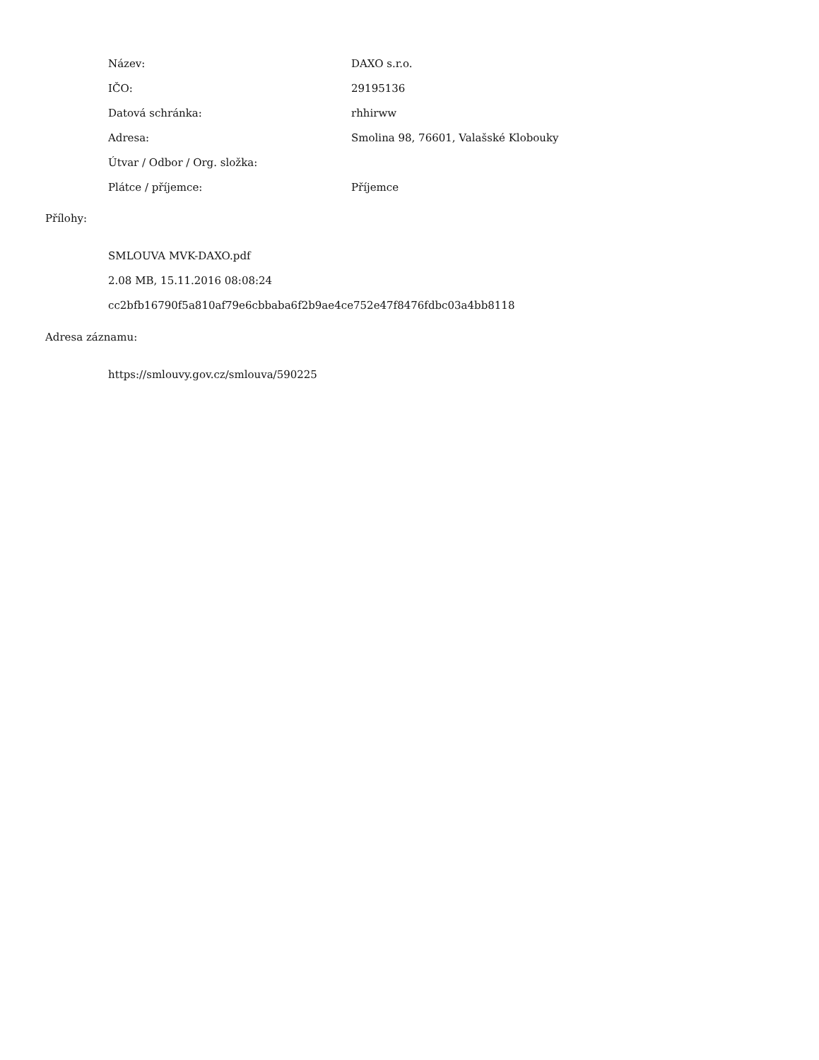| Název: | DAXO s.r.o. |
| IČO: | 29195136 |
| Datová schránka: | rhhirww |
| Adresa: | Smolina 98, 76601, Valašské Klobouky |
| Útvar / Odbor / Org. složka: | |
| Plátce / příjemce: | Příjemce |
Přílohy:
SMLOUVA MVK-DAXO.pdf
2.08 MB, 15.11.2016 08:08:24
cc2bfb16790f5a810af79e6cbbaba6f2b9ae4ce752e47f8476fdbc03a4bb8118
Adresa záznamu:
https://smlouvy.gov.cz/smlouva/590225